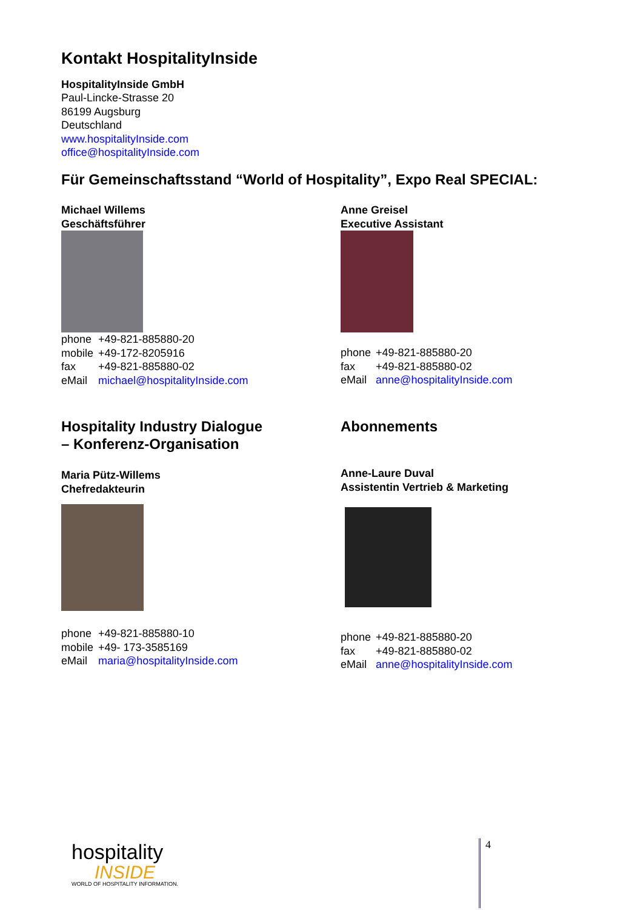Kontakt HospitalityInside
HospitalityInside GmbH
Paul-Lincke-Strasse 20
86199 Augsburg
Deutschland
www.hospitalityInside.com
office@hospitalityInside.com
Für Gemeinschaftsstand “World of Hospitality”, Expo Real SPECIAL:
Michael Willems
Geschäftsführer
| phone | +49-821-885880-20 |
| mobile | +49-172-8205916 |
| fax | +49-821-885880-02 |
| eMail | michael@hospitalityInside.com |
Anne Greisel
Executive Assistant
| phone | +49-821-885880-20 |
| fax | +49-821-885880-02 |
| eMail | anne@hospitalityInside.com |
Hospitality Industry Dialogue
– Konferenz-Organisation
Maria Pütz-Willems
Chefredakteurin
| phone | +49-821-885880-10 |
| mobile | +49- 173-3585169 |
| eMail | maria@hospitalityInside.com |
Abonnements
Anne-Laure Duval
Assistentin Vertrieb & Marketing
| phone | +49-821-885880-20 |
| fax | +49-821-885880-02 |
| eMail | anne@hospitalityInside.com |
hospitality
INSIDE
WORLD OF HOSPITALITY INFORMATION.
4